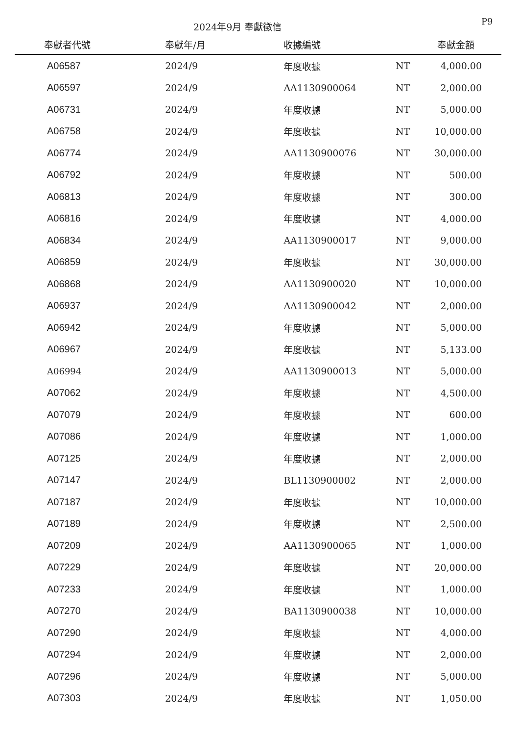2024年9月 奉獻徵信 P9
| 奉獻者代號 | 奉獻年/月 | 收據編號 | | 奉獻金額 |
| --- | --- | --- | --- | --- |
| A06587 | 2024/9 | 年度收據 | NT | 4,000.00 |
| A06597 | 2024/9 | AA1130900064 | NT | 2,000.00 |
| A06731 | 2024/9 | 年度收據 | NT | 5,000.00 |
| A06758 | 2024/9 | 年度收據 | NT | 10,000.00 |
| A06774 | 2024/9 | AA1130900076 | NT | 30,000.00 |
| A06792 | 2024/9 | 年度收據 | NT | 500.00 |
| A06813 | 2024/9 | 年度收據 | NT | 300.00 |
| A06816 | 2024/9 | 年度收據 | NT | 4,000.00 |
| A06834 | 2024/9 | AA1130900017 | NT | 9,000.00 |
| A06859 | 2024/9 | 年度收據 | NT | 30,000.00 |
| A06868 | 2024/9 | AA1130900020 | NT | 10,000.00 |
| A06937 | 2024/9 | AA1130900042 | NT | 2,000.00 |
| A06942 | 2024/9 | 年度收據 | NT | 5,000.00 |
| A06967 | 2024/9 | 年度收據 | NT | 5,133.00 |
| A06994 | 2024/9 | AA1130900013 | NT | 5,000.00 |
| A07062 | 2024/9 | 年度收據 | NT | 4,500.00 |
| A07079 | 2024/9 | 年度收據 | NT | 600.00 |
| A07086 | 2024/9 | 年度收據 | NT | 1,000.00 |
| A07125 | 2024/9 | 年度收據 | NT | 2,000.00 |
| A07147 | 2024/9 | BL1130900002 | NT | 2,000.00 |
| A07187 | 2024/9 | 年度收據 | NT | 10,000.00 |
| A07189 | 2024/9 | 年度收據 | NT | 2,500.00 |
| A07209 | 2024/9 | AA1130900065 | NT | 1,000.00 |
| A07229 | 2024/9 | 年度收據 | NT | 20,000.00 |
| A07233 | 2024/9 | 年度收據 | NT | 1,000.00 |
| A07270 | 2024/9 | BA1130900038 | NT | 10,000.00 |
| A07290 | 2024/9 | 年度收據 | NT | 4,000.00 |
| A07294 | 2024/9 | 年度收據 | NT | 2,000.00 |
| A07296 | 2024/9 | 年度收據 | NT | 5,000.00 |
| A07303 | 2024/9 | 年度收據 | NT | 1,050.00 |